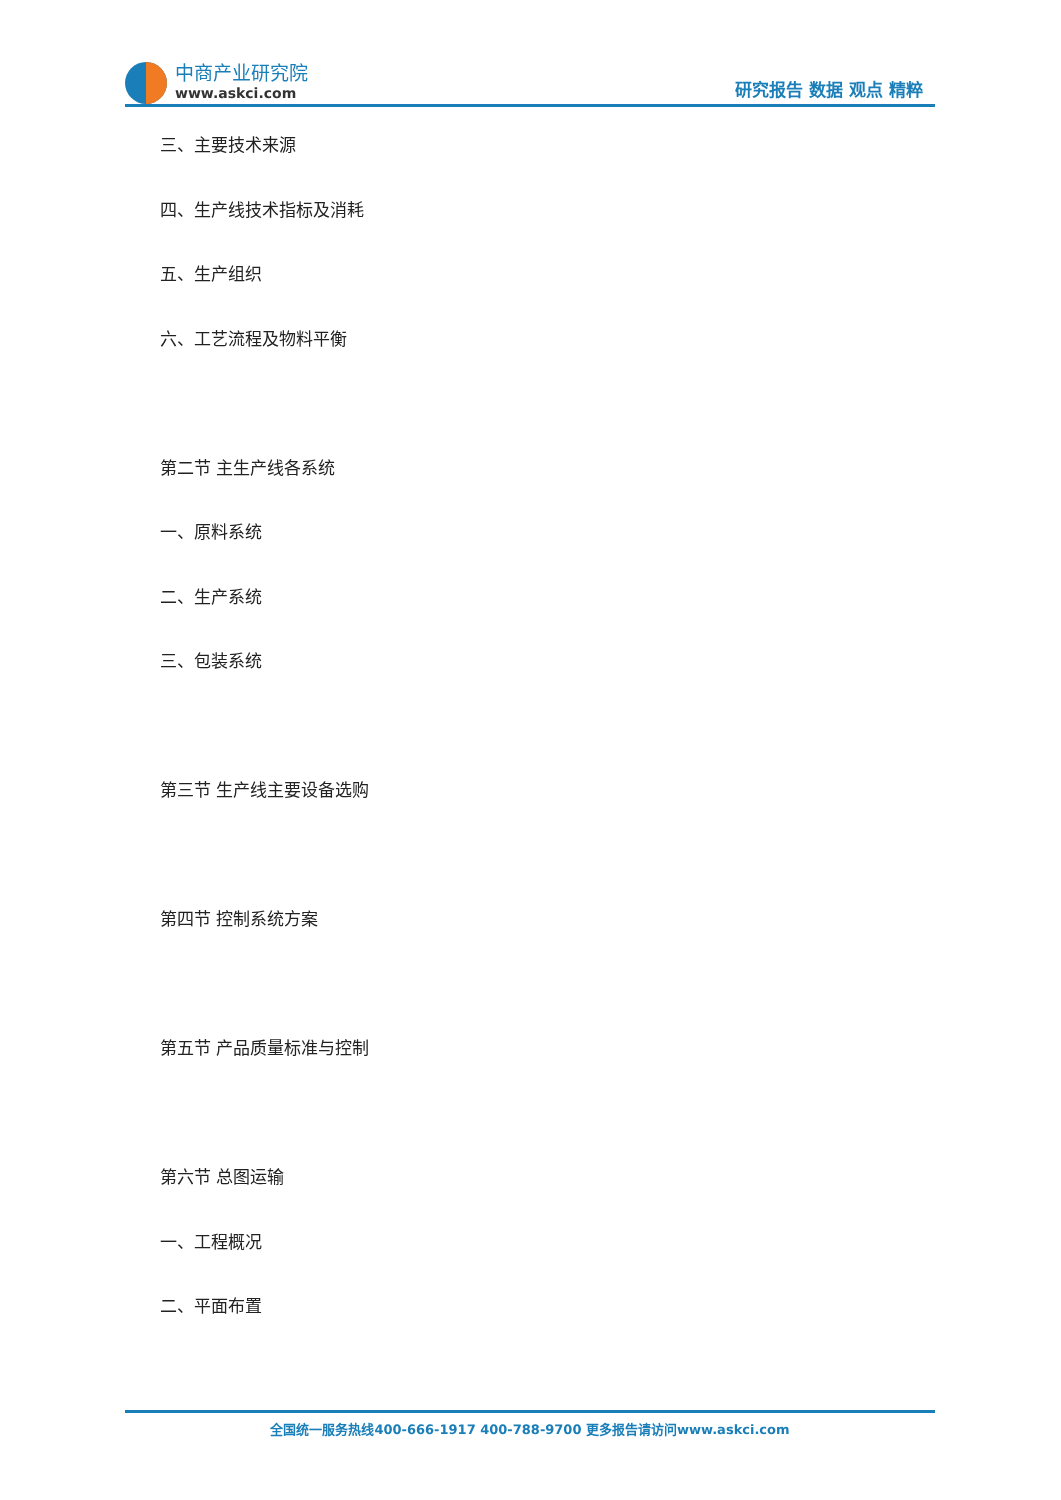中商产业研究院
www.askci.com
研究报告 数据 观点 精粹
三、主要技术来源
四、生产线技术指标及消耗
五、生产组织
六、工艺流程及物料平衡
第二节 主生产线各系统
一、原料系统
二、生产系统
三、包装系统
第三节 生产线主要设备选购
第四节 控制系统方案
第五节 产品质量标准与控制
第六节 总图运输
一、工程概况
二、平面布置
全国统一服务热线400-666-1917 400-788-9700 更多报告请访问www.askci.com